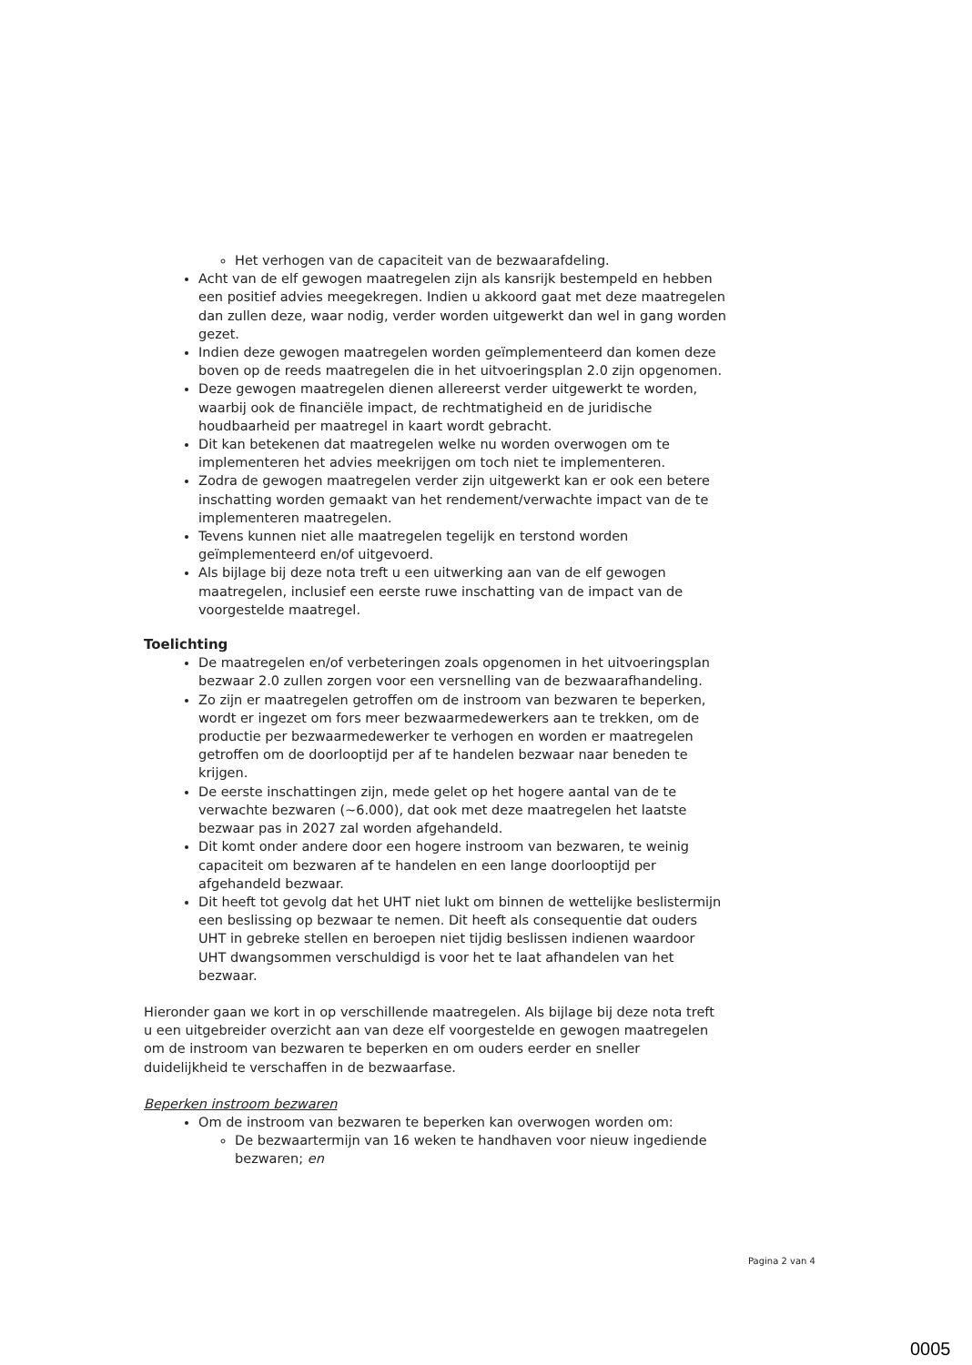Het verhogen van de capaciteit van de bezwaarafdeling.
Acht van de elf gewogen maatregelen zijn als kansrijk bestempeld en hebben een positief advies meegekregen. Indien u akkoord gaat met deze maatregelen dan zullen deze, waar nodig, verder worden uitgewerkt dan wel in gang worden gezet.
Indien deze gewogen maatregelen worden geïmplementeerd dan komen deze boven op de reeds maatregelen die in het uitvoeringsplan 2.0 zijn opgenomen.
Deze gewogen maatregelen dienen allereerst verder uitgewerkt te worden, waarbij ook de financiële impact, de rechtmatigheid en de juridische houdbaarheid per maatregel in kaart wordt gebracht.
Dit kan betekenen dat maatregelen welke nu worden overwogen om te implementeren het advies meekrijgen om toch niet te implementeren.
Zodra de gewogen maatregelen verder zijn uitgewerkt kan er ook een betere inschatting worden gemaakt van het rendement/verwachte impact van de te implementeren maatregelen.
Tevens kunnen niet alle maatregelen tegelijk en terstond worden geïmplementeerd en/of uitgevoerd.
Als bijlage bij deze nota treft u een uitwerking aan van de elf gewogen maatregelen, inclusief een eerste ruwe inschatting van de impact van de voorgestelde maatregel.
Toelichting
De maatregelen en/of verbeteringen zoals opgenomen in het uitvoeringsplan bezwaar 2.0 zullen zorgen voor een versnelling van de bezwaarafhandeling.
Zo zijn er maatregelen getroffen om de instroom van bezwaren te beperken, wordt er ingezet om fors meer bezwaarmedewerkers aan te trekken, om de productie per bezwaarmedewerker te verhogen en worden er maatregelen getroffen om de doorlooptijd per af te handelen bezwaar naar beneden te krijgen.
De eerste inschattingen zijn, mede gelet op het hogere aantal van de te verwachte bezwaren (~6.000), dat ook met deze maatregelen het laatste bezwaar pas in 2027 zal worden afgehandeld.
Dit komt onder andere door een hogere instroom van bezwaren, te weinig capaciteit om bezwaren af te handelen en een lange doorlooptijd per afgehandeld bezwaar.
Dit heeft tot gevolg dat het UHT niet lukt om binnen de wettelijke beslistermijn een beslissing op bezwaar te nemen. Dit heeft als consequentie dat ouders UHT in gebreke stellen en beroepen niet tijdig beslissen indienen waardoor UHT dwangsommen verschuldigd is voor het te laat afhandelen van het bezwaar.
Hieronder gaan we kort in op verschillende maatregelen. Als bijlage bij deze nota treft u een uitgebreider overzicht aan van deze elf voorgestelde en gewogen maatregelen om de instroom van bezwaren te beperken en om ouders eerder en sneller duidelijkheid te verschaffen in de bezwaarfase.
Beperken instroom bezwaren
Om de instroom van bezwaren te beperken kan overwogen worden om:
De bezwaartermijn van 16 weken te handhaven voor nieuw ingediende bezwaren; en
Pagina 2 van 4
0005